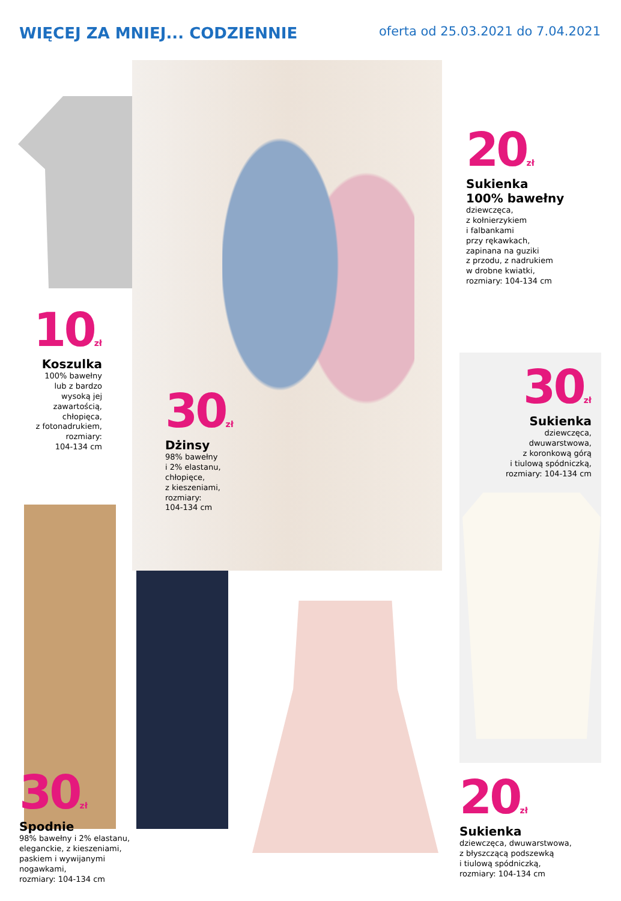WIĘCEJ ZA MNIEJ... CODZIENNIE
oferta od 25.03.2021 do 7.04.2021
10zł
Koszulka
100% bawełny
lub z bardzo
wysoką jej
zawartością,
chłopięca,
z fotonadrukiem,
rozmiary:
104-134 cm
30zł
Dżinsy
98% bawełny
i 2% elastanu,
chłopięce,
z kieszeniami,
rozmiary:
104-134 cm
20zł
Sukienka
100% bawełny
dziewczęca,
z kołnierzykiem
i falbankami
przy rękawkach,
zapinana na guziki
z przodu, z nadrukiem
w drobne kwiatki,
rozmiary: 104-134 cm
30zł
Sukienka
dziewczęca,
dwuwarstwowa,
z koronkową górą
i tiulową spódniczką,
rozmiary: 104-134 cm
30zł
Spodnie
98% bawełny i 2% elastanu,
eleganckie, z kieszeniami,
paskiem i wywijanymi
nogawkami,
rozmiary: 104-134 cm
20zł
Sukienka
dziewczęca, dwuwarstwowa,
z błyszczącą podszewką
i tiulową spódniczką,
rozmiary: 104-134 cm